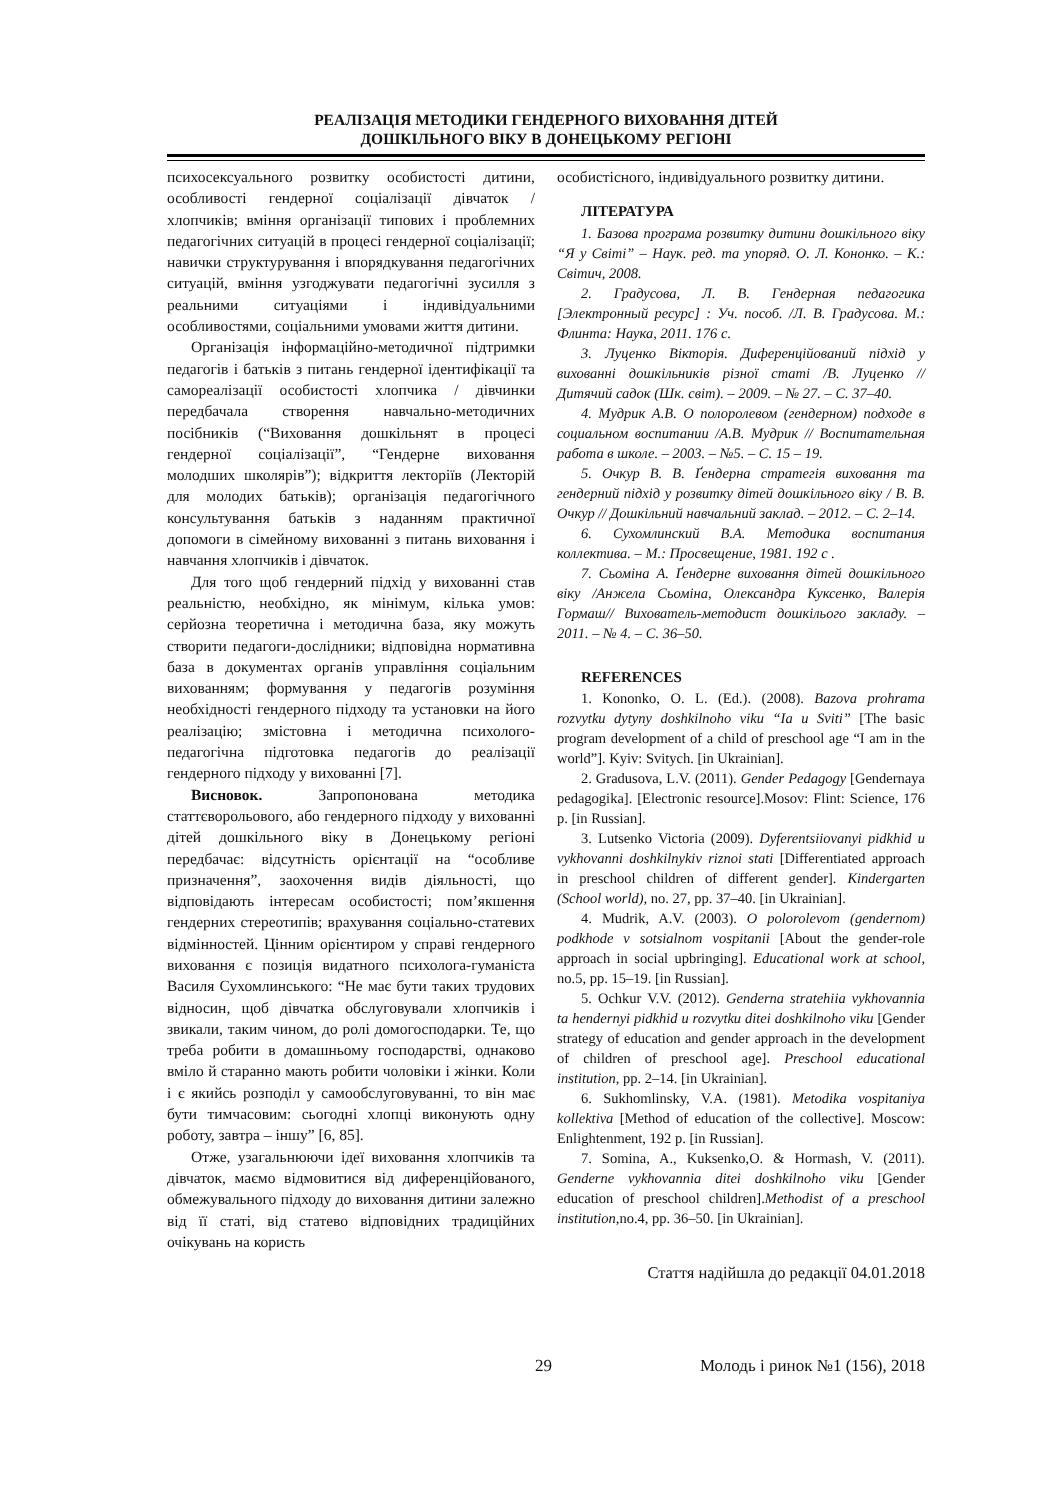РЕАЛІЗАЦІЯ МЕТОДИКИ ГЕНДЕРНОГО ВИХОВАННЯ ДІТЕЙ
ДОШКІЛЬНОГО ВІКУ В ДОНЕЦЬКОМУ РЕГІОНІ
психосексуального розвитку особистості дитини, особливості гендерної соціалізації дівчаток / хлопчиків; вміння організації типових і проблемних педагогічних ситуацій в процесі гендерної соціалізації; навички структурування і впорядкування педагогічних ситуацій, вміння узгоджувати педагогічні зусилля з реальними ситуаціями і індивідуальними особливостями, соціальними умовами життя дитини.
Організація інформаційно-методичної підтримки педагогів і батьків з питань гендерної ідентифікації та самореалізації особистості хлопчика / дівчинки передбачала створення навчально-методичних посібників (“Виховання дошкільнят в процесі гендерної соціалізації”, “Гендерне виховання молодших школярів”); відкриття лекторіїв (Лекторій для молодих батьків); організація педагогічного консультування батьків з наданням практичної допомоги в сімейному вихованні з питань виховання і навчання хлопчиків і дівчаток.
Для того щоб гендерний підхід у вихованні став реальністю, необхідно, як мінімум, кілька умов: серйозна теоретична і методична база, яку можуть створити педагоги-дослідники; відповідна нормативна база в документах органів управління соціальним вихованням; формування у педагогів розуміння необхідності гендерного підходу та установки на його реалізацію; змістовна і методична психолого-педагогічна підготовка педагогів до реалізації гендерного підходу у вихованні [7].
Висновок. Запропонована методика статтєворольового, або гендерного підходу у вихованні дітей дошкільного віку в Донецькому регіоні передбачає: відсутність орієнтації на “особливе призначення”, заохочення видів діяльності, що відповідають інтересам особистості; пом’якшення гендерних стереотипів; врахування соціально-статевих відмінностей. Цінним орієнтиром у справі гендерного виховання є позиція видатного психолога-гуманіста Василя Сухомлинського: “Не має бути таких трудових відносин, щоб дівчатка обслуговували хлопчиків і звикали, таким чином, до ролі домогосподарки. Те, що треба робити в домашньому господарстві, однаково вміло й старанно мають робити чоловіки і жінки. Коли і є якийсь розподіл у самообслуговуванні, то він має бути тимчасовим: сьогодні хлопці виконують одну роботу, завтра – іншу” [6, 85].
Отже, узагальнюючи ідеї виховання хлопчиків та дівчаток, маємо відмовитися від диференційованого, обмежувального підходу до виховання дитини залежно від її статі, від статево відповідних традиційних очікувань на користь
особистісного, індивідуального розвитку дитини.
ЛІТЕРАТУРА
1. Базова програма розвитку дитини дошкільного віку “Я у Світі” – Наук. ред. та упоряд. О. Л. Кононко. – К.: Світич, 2008.
2. Градусова, Л. В. Гендерная педагогика [Электронный ресурс] : Уч. пособ. /Л. В. Градусова. М.: Флинта: Наука, 2011. 176 с.
3. Луценко Вікторія. Диференційований підхід у вихованні дошкільників різної статі /В. Луценко // Дитячий садок (Шк. світ). – 2009. – № 27. – С. 37–40.
4. Мудрик А.В. О полоролевом (гендерном) подходе в социальном воспитании /А.В. Мудрик // Воспитательная работа в школе. – 2003. – №5. – С. 15 – 19.
5. Очкур В. В. Ґендерна стратегія виховання та гендерний підхід у розвитку дітей дошкільного віку / В. В. Очкур // Дошкільний навчальний заклад. – 2012. – С. 2–14.
6. Сухомлинский В.А. Методика воспитания коллектива. – М.: Просвещение, 1981. 192 с .
7. Сьоміна А. Ґендерне виховання дітей дошкільного віку /Анжела Сьоміна, Олександра Куксенко, Валерія Гормаш// Вихователь-методист дошкілього закладу. – 2011. – № 4. – С. 36–50.
REFERENCES
1. Kononko, O. L. (Ed.). (2008). Bazova prohrama rozvytku dytyny doshkilnoho viku “Ia u Sviti” [The basic program development of a child of preschool age “I am in the world”]. Kyiv: Svitych. [in Ukrainian].
2. Gradusova, L.V. (2011). Gender Pedagogy [Gendernaya pedagogika]. [Electronic resource].Mosov: Flint: Science, 176 p. [in Russian].
3. Lutsenko Victoria (2009). Dyferentsiiovanyi pidkhid u vykhovanni doshkilnykiv riznoi stati [Differentiated approach in preschool children of different gender]. Kindergarten (School world), no. 27, pp. 37–40. [in Ukrainian].
4. Mudrik, A.V. (2003). O polorolevom (gendernom) podkhode v sotsialnom vospitanii [About the gender-role approach in social upbringing]. Educational work at school, no.5, pp. 15–19. [in Russian].
5. Ochkur V.V. (2012). Genderna stratehiia vykhovannia ta hendernyi pidkhid u rozvytku ditei doshkilnoho viku [Gender strategy of education and gender approach in the development of children of preschool age]. Preschool educational institution, pp. 2–14. [in Ukrainian].
6. Sukhomlinsky, V.A. (1981). Metodika vospitaniya kollektiva [Method of education of the collective]. Moscow: Enlightenment, 192 p. [in Russian].
7. Somina, A., Kuksenko,O. & Hormash, V. (2011). Genderne vykhovannia ditei doshkilnoho viku [Gender education of preschool children].Methodist of a preschool institution,no.4, pp. 36–50. [in Ukrainian].
Стаття надійшла до редакції 04.01.2018
29 Молодь і ринок №1 (156), 2018